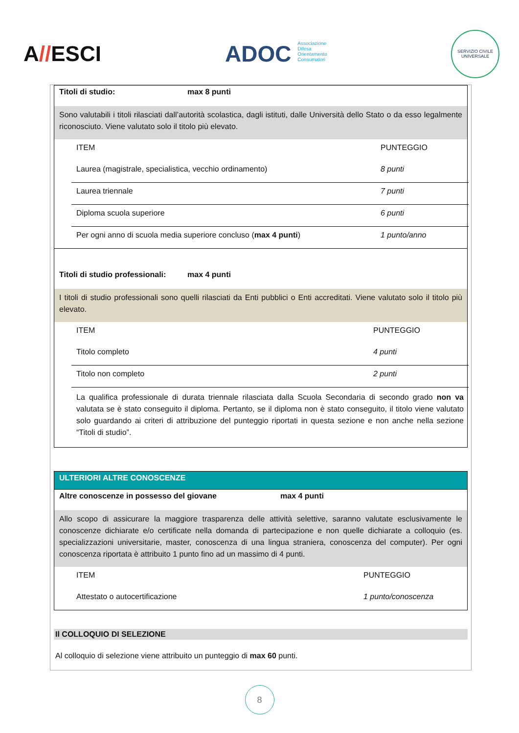A//ESCI
ADOC Associazione
Difesa
Orientamento
Consumatori
SERVIZIO CIVILE UNIVERSALE
Titoli di studio: max 8 punti
Sono valutabili i titoli rilasciati dall’autorità scolastica, dagli istituti, dalle Università dello Stato o da esso legalmente riconosciuto. Viene valutato solo il titolo più elevato.
| ITEM | PUNTEGGIO |
| Laurea (magistrale, specialistica, vecchio ordinamento) | 8 punti |
| Laurea triennale | 7 punti |
| Diploma scuola superiore | 6 punti |
| Per ogni anno di scuola media superiore concluso ( max 4 punti ) | 1 punto/anno |
Titoli di studio professionali: max 4 punti
I titoli di studio professionali sono quelli rilasciati da Enti pubblici o Enti accreditati. Viene valutato solo il titolo più elevato.
| ITEM | PUNTEGGIO |
| Titolo completo | 4 punti |
| Titolo non completo | 2 punti |
| La qualifica professionale di durata triennale rilasciata dalla Scuola Secondaria di secondo grado non va valutata se è stato conseguito il diploma. Pertanto, se il diploma non è stato conseguito, il titolo viene valutato solo guardando ai criteri di attribuzione del punteggio riportati in questa sezione e non anche nella sezione “Titoli di studio”. | |
ULTERIORI ALTRE CONOSCENZE
Altre conoscenze in possesso del giovane max 4 punti
Allo scopo di assicurare la maggiore trasparenza delle attività selettive, saranno valutate esclusivamente le conoscenze dichiarate e/o certificate nella domanda di partecipazione e non quelle dichiarate a colloquio (es. specializzazioni universitarie, master, conoscenza di una lingua straniera, conoscenza del computer). Per ogni conoscenza riportata è attribuito 1 punto fino ad un massimo di 4 punti.
| ITEM | PUNTEGGIO |
| Attestato o autocertificazione | 1 punto/conoscenza |
Il COLLOQUIO DI SELEZIONE
Al colloquio di selezione viene attribuito un punteggio di max 60 punti.
8